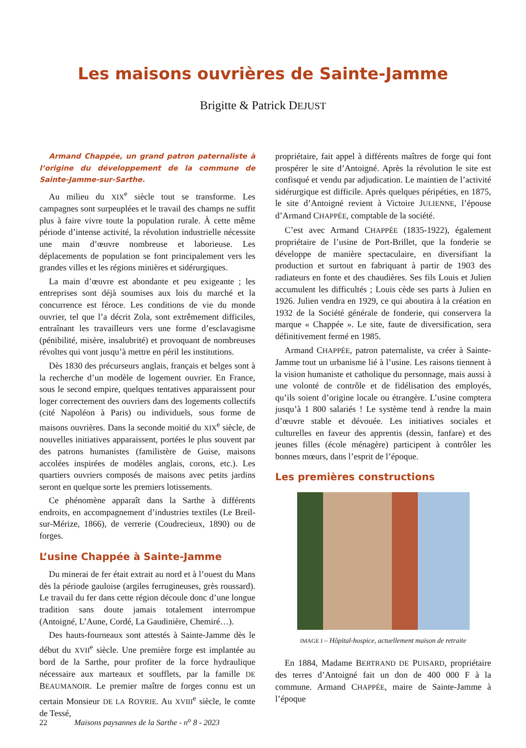Les maisons ouvrières de Sainte-Jamme
Brigitte & Patrick DEJUST
Armand Chappée, un grand patron paternaliste à l’origine du développement de la commune de Sainte-Jamme-sur-Sarthe.
Au milieu du XIX<sup>e</sup> siècle tout se transforme. Les campagnes sont surpeuplées et le travail des champs ne suffit plus à faire vivre toute la population rurale. À cette même période d’intense activité, la révolution industrielle nécessite une main d’œuvre nombreuse et laborieuse. Les déplacements de population se font principalement vers les grandes villes et les régions minières et sidérurgiques.
La main d’œuvre est abondante et peu exigeante ; les entreprises sont déjà soumises aux lois du marché et la concurrence est féroce. Les conditions de vie du monde ouvrier, tel que l’a décrit Zola, sont extrêmement difficiles, entraînant les travailleurs vers une forme d’esclavagisme (pénibilité, misère, insalubrité) et provoquant de nombreuses révoltes qui vont jusqu’à mettre en péril les institutions.
Dès 1830 des précurseurs anglais, français et belges sont à la recherche d’un modèle de logement ouvrier. En France, sous le second empire, quelques tentatives apparaissent pour loger correctement des ouvriers dans des logements collectifs (cité Napoléon à Paris) ou individuels, sous forme de maisons ouvrières. Dans la seconde moitié du XIX<sup>e</sup> siècle, de nouvelles initiatives apparaissent, portées le plus souvent par des patrons humanistes (familistère de Guise, maisons accolées inspirées de modèles anglais, corons, etc.). Les quartiers ouvriers composés de maisons avec petits jardins seront en quelque sorte les premiers lotissements.
Ce phénomène apparaît dans la Sarthe à différents endroits, en accompagnement d’industries textiles (Le Breil-sur-Mérize, 1866), de verrerie (Coudrecieux, 1890) ou de forges.
L’usine Chappée à Sainte-Jamme
Du minerai de fer était extrait au nord et à l’ouest du Mans dès la période gauloise (argiles ferrugineuses, grès roussard). Le travail du fer dans cette région découle donc d’une longue tradition sans doute jamais totalement interrompue (Antoigné, L’Aune, Cordé, La Gaudinière, Chemiré…).
Des hauts-fourneaux sont attestés à Sainte-Jamme dès le début du XVII<sup>e</sup> siècle. Une première forge est implantée au bord de la Sarthe, pour profiter de la force hydraulique nécessaire aux marteaux et soufflets, par la famille DE BEAUMANOIR. Le premier maître de forges connu est un certain Monsieur DE LA ROYRIE. Au XVIII<sup>e</sup> siècle, le comte de Tessé,
propriétaire, fait appel à différents maîtres de forge qui font prospérer le site d’Antoigné. Après la révolution le site est confisqué et vendu par adjudication. Le maintien de l’activité sidérurgique est difficile. Après quelques péripéties, en 1875, le site d’Antoigné revient à Victoire JULIENNE, l’épouse d’Armand CHAPPÉE, comptable de la société.
C’est avec Armand CHAPPÉE (1835-1922), également propriétaire de l’usine de Port-Brillet, que la fonderie se développe de manière spectaculaire, en diversifiant la production et surtout en fabriquant à partir de 1903 des radiateurs en fonte et des chaudières. Ses fils Louis et Julien accumulent les difficultés ; Louis cède ses parts à Julien en 1926. Julien vendra en 1929, ce qui aboutira à la création en 1932 de la Société générale de fonderie, qui conservera la marque « Chappée ». Le site, faute de diversification, sera définitivement fermé en 1985.
Armand CHAPPÉE, patron paternaliste, va créer à Sainte-Jamme tout un urbanisme lié à l’usine. Les raisons tiennent à la vision humaniste et catholique du personnage, mais aussi à une volonté de contrôle et de fidélisation des employés, qu’ils soient d’origine locale ou étrangère. L’usine comptera jusqu’à 1 800 salariés ! Le système tend à rendre la main d’œuvre stable et dévouée. Les initiatives sociales et culturelles en faveur des apprentis (dessin, fanfare) et des jeunes filles (école ménagère) participent à contrôler les bonnes mœurs, dans l’esprit de l’époque.
Les premières constructions
IMAGE I – Hôpital-hospice, actuellement maison de retraite
En 1884, Madame BERTRAND DE PUISARD, propriétaire des terres d’Antoigné fait un don de 400 000 F à la commune. Armand CHAPPÉE, maire de Sainte-Jamme à l’époque
22 Maisons paysannes de la Sarthe - n<sup>o</sup> 8 - 2023